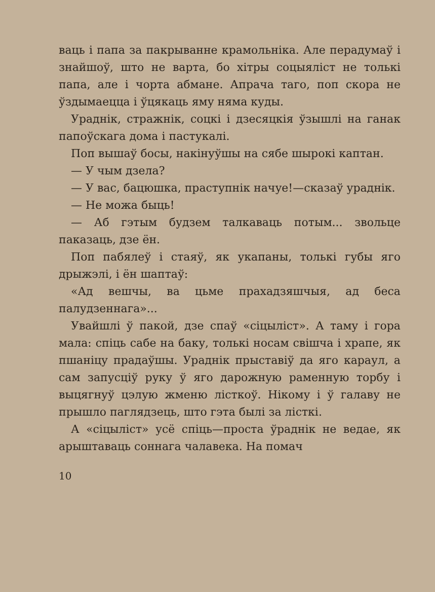ваць і папа за пакрыванне крамольніка. Але перадумаў і знайшоў, што не варта, бо хітры соцыяліст не толькі папа, але і чорта абмане. Апрача таго, поп скора не ўздымаецца і ўцякаць яму няма куды.
Ураднік, стражнік, соцкі і дзесяцкія ўзышлі на ганак папоўскага дома і пастукалі.
Поп вышаў босы, накінуўшы на сябе шырокі каптан.
— У чым дзела?
— У вас, бацюшка, праступнік начуе!—сказаў ураднік.
— Не можа быць!
— Аб гэтым будзем талкаваць потым... зволь­це паказаць, дзе ён.
Поп пабялеў і стаяў, як укапаны, толькі губы яго дрыжэлі, і ён шаптаў:
«Ад вешчы, ва цьме прахадзяшчыя, ад беса палудзеннага»...
Увайшлі ў пакой, дзе спаў «сіцыліст». А таму і гора мала: спіць сабе на баку, толькі носам свішча і храпе, як пшаніцу прадаўшы. Ураднік прыставіў да яго караул, а сам запусціў руку ў яго дарожную раменную торбу і выцягнуў цэлую жменю лісткоў. Нікому і ў галаву не прышло паглядзець, што гэта былі за лісткі.
А «сіцыліст» усё спіць—проста ўраднік не ведае, як арыштаваць соннага чалавека. На помач
10